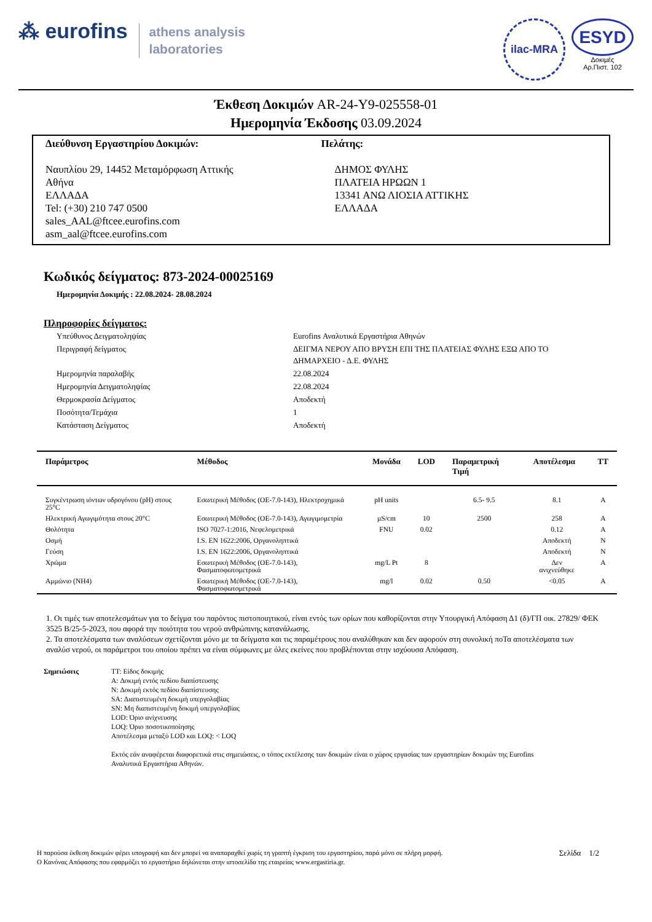⁂ eurofins athens analysis
laboratories
ilac-MRA
ESYD
Δοκιμές
Αρ.Πιστ. 102
Έκθεση Δοκιμών AR-24-Y9-025558-01
Ημερομηνία Έκδοσης 03.09.2024
Διεύθυνση Εργαστηρίου Δοκιμών:
Ναυπλίου 29, 14452 Μεταμόρφωση Αττικής
Αθήνα
ΕΛΛΑΔΑ
Tel: (+30) 210 747 0500
sales_AAL@ftcee.eurofins.com
asm_aal@ftcee.eurofins.com
Πελάτης:
ΔΗΜΟΣ ΦΥΛΗΣ
ΠΛΑΤΕΙΑ ΗΡΩΩΝ 1
13341 ΑΝΩ ΛΙΟΣΙΑ ΑΤΤΙΚΗΣ
ΕΛΛΑΔΑ
Κωδικός δείγματος: 873-2024-00025169
Ημερομηνία Δοκιμής : 22.08.2024- 28.08.2024
Πληροφορίες δείγματος:
| Υπεύθυνος Δειγματοληψίας | Eurofins Αναλυτικά Εργαστήρια Αθηνών |
| Περιγραφή δείγματος | ΔΕΙΓΜΑ ΝΕΡΟΥ ΑΠΟ ΒΡΥΣΗ ΕΠΙ ΤΗΣ ΠΛΑΤΕΙΑΣ ΦΥΛΗΣ ΕΞΩ ΑΠΟ ΤΟ ΔΗΜΑΡΧΕΙΟ - Δ.Ε. ΦΥΛΗΣ |
| Ημερομηνία παραλαβής | 22.08.2024 |
| Ημερομηνία Δειγματοληψίας | 22.08.2024 |
| Θερμοκρασία Δείγματος | Αποδεκτή |
| Ποσότητα/Τεμάχια | 1 |
| Κατάσταση Δείγματος | Αποδεκτή |
| Παράμετρος | Μέθοδος | Μονάδα | LOD | Παραμετρική Τιμή | Αποτέλεσμα | TT |
| --- | --- | --- | --- | --- | --- | --- |
| Συγκέντρωση ιόντων υδρογόνου (pH) στους 25°C | Εσωτερική Μέθοδος (ΟΕ-7.0-143), Ηλεκτροχημικά | pH units | | 6.5- 9.5 | 8.1 | A |
| Ηλεκτρική Αγωγιμότητα στους 20°C | Εσωτερική Μέθοδος (ΟΕ-7.0-143), Αγωγιμομετρία | µS/cm | 10 | 2500 | 258 | A |
| Θολότητα | ISO 7027-1:2016, Νεφελομετρικά | FNU | 0.02 | | 0.12 | A |
| Οσμή | I.S. EN 1622:2006, Οργανοληπτικά | | | | Αποδεκτή | N |
| Γεύση | I.S. EN 1622:2006, Οργανοληπτικά | | | | Αποδεκτή | N |
| Χρώμα | Εσωτερική Μέθοδος (ΟΕ-7.0-143), Φασματοφωτομετρικά | mg/L Pt | 8 | | Δεν ανιχνεύθηκε | A |
| Αμμώνιο (NH4) | Εσωτερική Μέθοδος (ΟΕ-7.0-143), Φασματοφωτομετρικά | mg/l | 0.02 | 0.50 | <0.05 | A |
1. Οι τιμές των αποτελεσμάτων για το δείγμα του παρόντος πιστοποιητικού, είναι εντός των ορίων που καθορίζονται στην Υπουργική Απόφαση Δ1 (δ)/ΓΠ οικ. 27829/ ΦΕΚ 3525 Β/25-5-2023, που αφορά την ποιότητα του νερού ανθρώπινης κατανάλωσης.
2. Τα αποτελέσματα των αναλύσεων σχετίζονται μόνο με τα δείγματα και τις παραμέτρους που αναλύθηκαν και δεν αφορούν στη συνολική ποΤα αποτελέσματα των αναλύσ νερού, οι παράμετροι του οποίου πρέπει να είναι σύμφωνες με όλες εκείνες που προβλέπονται στην ισχύουσα Απόφαση.
Σημειώσεις TT: Είδος δοκιμής
A: Δοκιμή εντός πεδίου διαπίστευσης
N: Δοκιμή εκτός πεδίου διαπίστευσης
SA: Διαπιστευμένη δοκιμή υπεργολαβίας
SN: Μη διαπιστευμένη δοκιμή υπεργολαβίας
LOD: Όριο ανίχνευσης
LOQ: Όριο ποσοτικοποίησης
Αποτέλεσμα μεταξύ LOD και LOQ: < LOQ
Εκτός εάν αναφέρεται διαφορετικά στις σημειώσεις, ο τόπος εκτέλεσης των δοκιμών είναι ο χώρος εργασίας των εργαστηρίων δοκιμών της Eurofins
Αναλυτικά Εργαστήρια Αθηνών.
Η παρούσα έκθεση δοκιμών φέρει υπογραφή και δεν μπορεί να αναπαραχθεί χωρίς τη γραπτή έγκριση του εργαστηρίου, παρά μόνο σε πλήρη μορφή. Σελίδα 1/2
Ο Κανόνας Απόφασης που εφαρμόζει το εργαστήριο δηλώνεται στην ιστοσελίδα της εταιρείας www.ergastiria.gr.